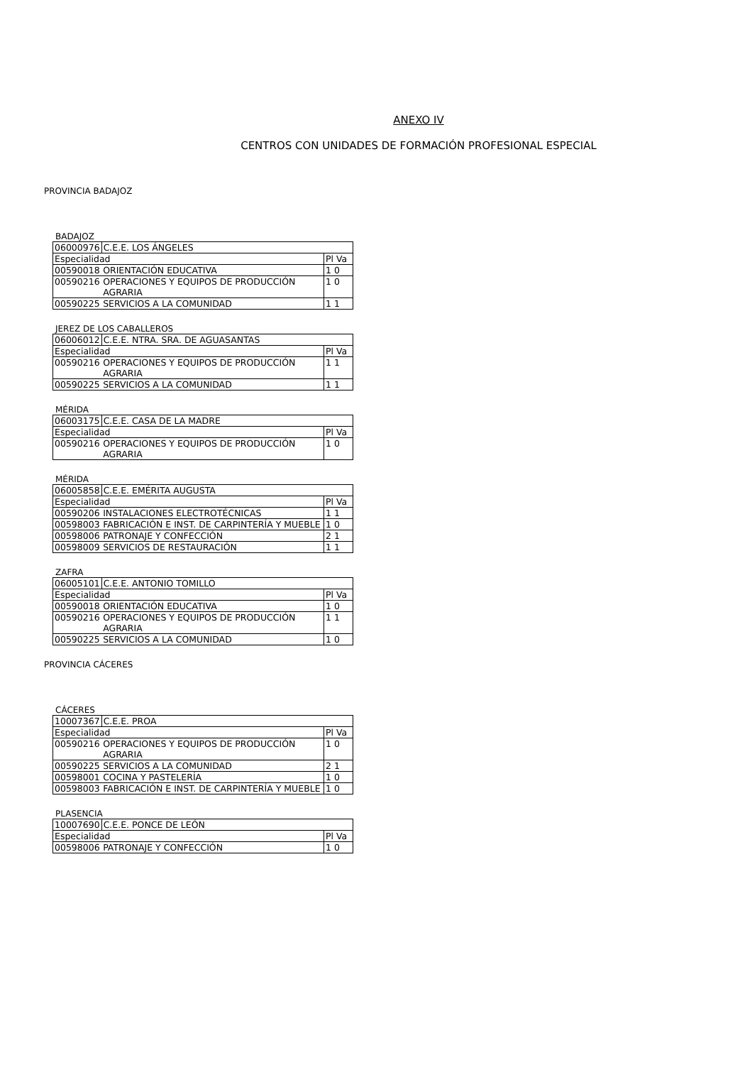ANEXO IV
CENTROS CON UNIDADES DE FORMACIÓN PROFESIONAL ESPECIAL
PROVINCIA BADAJOZ
BADAJOZ
| 06000976 | C.E.E. LOS ÁNGELES | |
| Especialidad | | Pl Va |
| 00590018 | ORIENTACIÓN EDUCATIVA | 1 0 |
| 00590216 | OPERACIONES Y EQUIPOS DE PRODUCCIÓN AGRARIA | 1 0 |
| 00590225 | SERVICIOS A LA COMUNIDAD | 1 1 |
JEREZ DE LOS CABALLEROS
| 06006012 | C.E.E. NTRA. SRA. DE AGUASANTAS | |
| Especialidad | | Pl Va |
| 00590216 | OPERACIONES Y EQUIPOS DE PRODUCCIÓN AGRARIA | 1 1 |
| 00590225 | SERVICIOS A LA COMUNIDAD | 1 1 |
MÉRIDA
| 06003175 | C.E.E. CASA DE LA MADRE | |
| Especialidad | | Pl Va |
| 00590216 | OPERACIONES Y EQUIPOS DE PRODUCCIÓN AGRARIA | 1 0 |
MÉRIDA
| 06005858 | C.E.E. EMÉRITA AUGUSTA | |
| Especialidad | | Pl Va |
| 00590206 | INSTALACIONES ELECTROTÉCNICAS | 1 1 |
| 00598003 | FABRICACIÓN E INST. DE CARPINTERÍA Y MUEBLE | 1 0 |
| 00598006 | PATRONAJE Y CONFECCIÓN | 2 1 |
| 00598009 | SERVICIOS DE RESTAURACIÓN | 1 1 |
ZAFRA
| 06005101 | C.E.E. ANTONIO TOMILLO | |
| Especialidad | | Pl Va |
| 00590018 | ORIENTACIÓN EDUCATIVA | 1 0 |
| 00590216 | OPERACIONES Y EQUIPOS DE PRODUCCIÓN AGRARIA | 1 1 |
| 00590225 | SERVICIOS A LA COMUNIDAD | 1 0 |
PROVINCIA CÁCERES
CÁCERES
| 10007367 | C.E.E. PROA | |
| Especialidad | | Pl Va |
| 00590216 | OPERACIONES Y EQUIPOS DE PRODUCCIÓN AGRARIA | 1 0 |
| 00590225 | SERVICIOS A LA COMUNIDAD | 2 1 |
| 00598001 | COCINA Y PASTELERÍA | 1 0 |
| 00598003 | FABRICACIÓN E INST. DE CARPINTERÍA Y MUEBLE | 1 0 |
PLASENCIA
| 10007690 | C.E.E. PONCE DE LEÓN | |
| Especialidad | | Pl Va |
| 00598006 | PATRONAJE Y CONFECCIÓN | 1 0 |